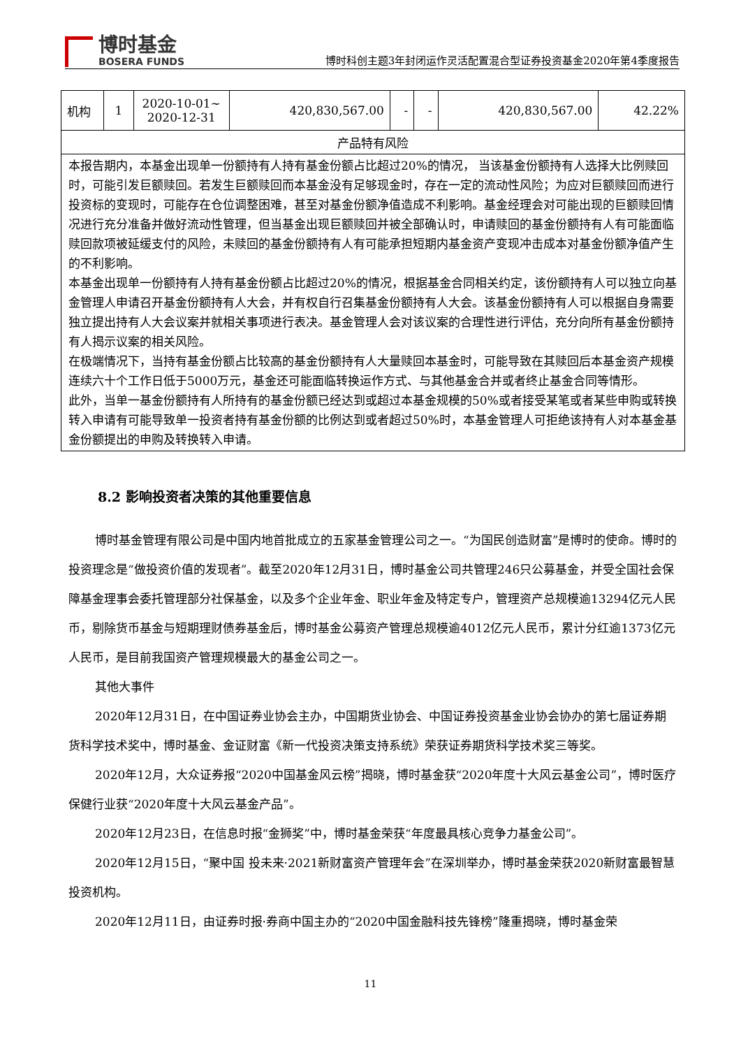博时基金
BOSERA FUNDS
博时科创主题3年封闭运作灵活配置混合型证券投资基金2020年第4季度报告
| 机构 | 1 | 2020-10-01~ 2020-12-31 | 420,830,567.00 | - | - | 420,830,567.00 | 42.22% |
| 产品特有风险 | | | | | | | |
| 本报告期内，本基金出现单一份额持有人持有基金份额占比超过20%的情况， 当该基金份额持有人选择大比例赎回时，可能引发巨额赎回。若发生巨额赎回而本基金没有足够现金时，存在一定的流动性风险；为应对巨额赎回而进行投资标的变现时，可能存在仓位调整困难，甚至对基金份额净值造成不利影响。基金经理会对可能出现的巨额赎回情况进行充分准备并做好流动性管理，但当基金出现巨额赎回并被全部确认时，申请赎回的基金份额持有人有可能面临赎回款项被延缓支付的风险，未赎回的基金份额持有人有可能承担短期内基金资产变现冲击成本对基金份额净值产生的不利影响。 本基金出现单一份额持有人持有基金份额占比超过20%的情况，根据基金合同相关约定，该份额持有人可以独立向基金管理人申请召开基金份额持有人大会，并有权自行召集基金份额持有人大会。该基金份额持有人可以根据自身需要独立提出持有人大会议案并就相关事项进行表决。基金管理人会对该议案的合理性进行评估，充分向所有基金份额持有人揭示议案的相关风险。 在极端情况下，当持有基金份额占比较高的基金份额持有人大量赎回本基金时，可能导致在其赎回后本基金资产规模连续六十个工作日低于5000万元，基金还可能面临转换运作方式、与其他基金合并或者终止基金合同等情形。 此外，当单一基金份额持有人所持有的基金份额已经达到或超过本基金规模的50%或者接受某笔或者某些申购或转换转入申请有可能导致单一投资者持有基金份额的比例达到或者超过50%时，本基金管理人可拒绝该持有人对本基金基金份额提出的申购及转换转入申请。 | | | | | | | |
8.2 影响投资者决策的其他重要信息
博时基金管理有限公司是中国内地首批成立的五家基金管理公司之一。“为国民创造财富”是博时的使命。博时的投资理念是“做投资价值的发现者”。截至2020年12月31日，博时基金公司共管理246只公募基金，并受全国社会保障基金理事会委托管理部分社保基金，以及多个企业年金、职业年金及特定专户，管理资产总规模逾13294亿元人民币，剔除货币基金与短期理财债券基金后，博时基金公募资产管理总规模逾4012亿元人民币，累计分红逾1373亿元人民币，是目前我国资产管理规模最大的基金公司之一。
其他大事件
2020年12月31日，在中国证券业协会主办，中国期货业协会、中国证券投资基金业协会协办的第七届证券期货科学技术奖中，博时基金、金证财富《新一代投资决策支持系统》荣获证券期货科学技术奖三等奖。
2020年12月，大众证券报“2020中国基金风云榜”揭晓，博时基金获“2020年度十大风云基金公司”，博时医疗保健行业获“2020年度十大风云基金产品”。
2020年12月23日，在信息时报“金狮奖”中，博时基金荣获“年度最具核心竞争力基金公司”。
2020年12月15日，“聚中国 投未来·2021新财富资产管理年会”在深圳举办，博时基金荣获2020新财富最智慧投资机构。
2020年12月11日，由证券时报·券商中国主办的“2020中国金融科技先锋榜”隆重揭晓，博时基金荣
11